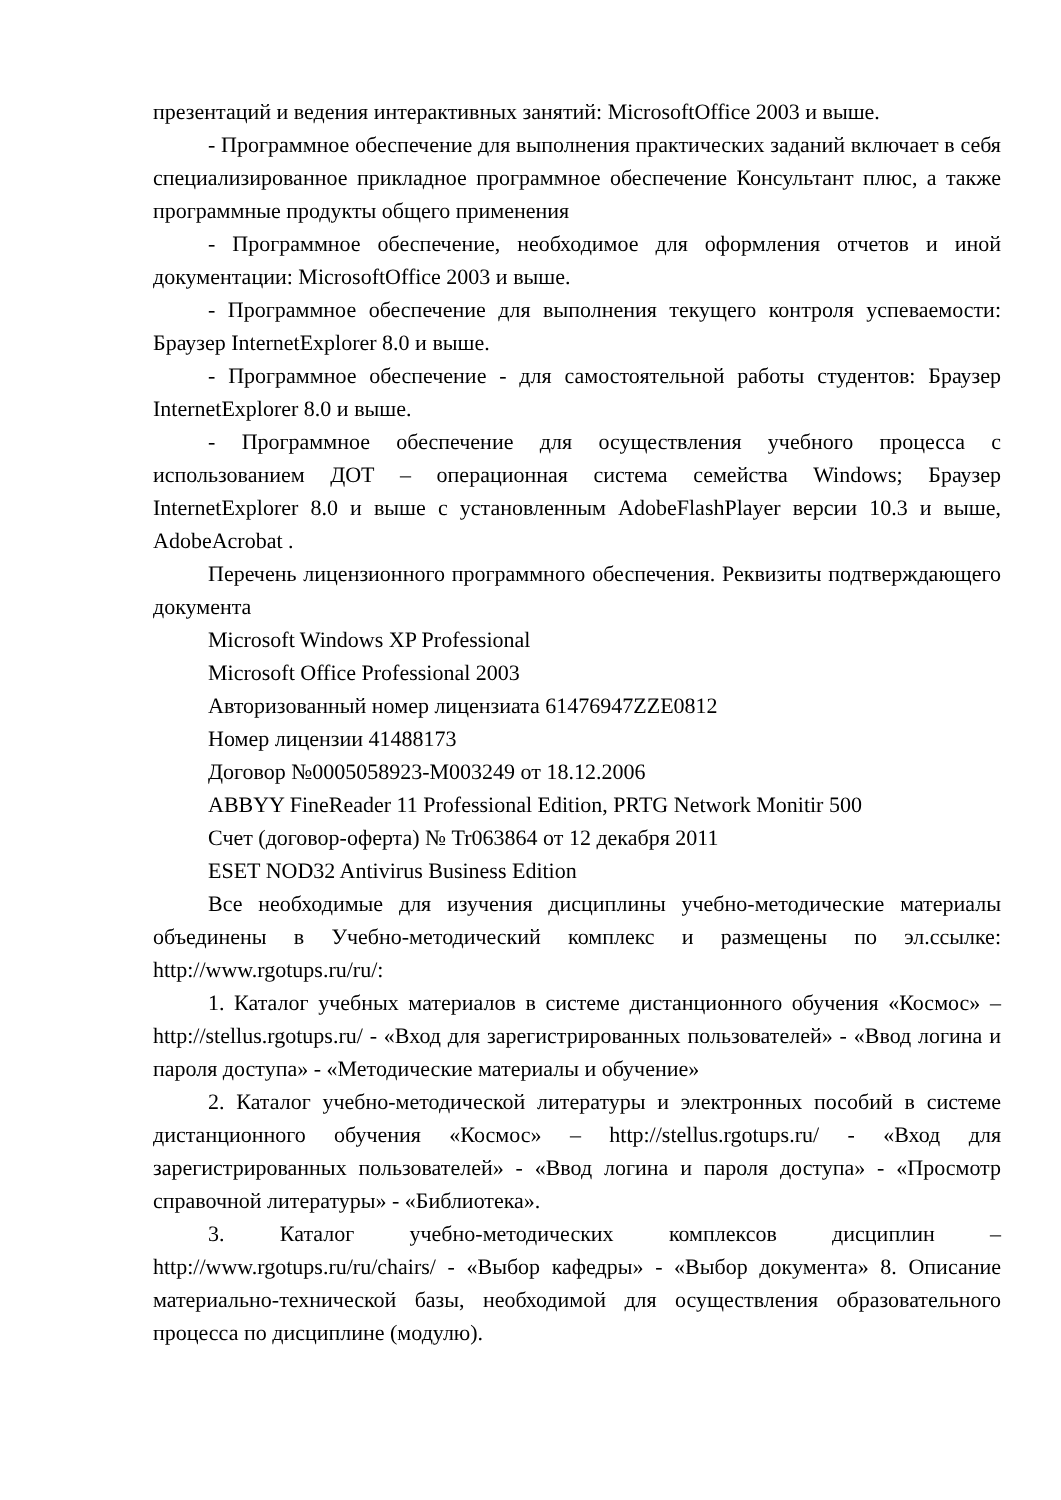презентаций и ведения интерактивных занятий: MicrosoftOffice 2003 и выше.
- Программное обеспечение для выполнения практических заданий включает в себя специализированное прикладное программное обеспечение Консультант плюс, а также программные продукты общего применения
- Программное обеспечение, необходимое для оформления отчетов и иной документации: MicrosoftOffice 2003 и выше.
- Программное обеспечение для выполнения текущего контроля успеваемости: Браузер InternetExplorer 8.0 и выше.
- Программное обеспечение - для самостоятельной работы студентов: Браузер InternetExplorer 8.0 и выше.
- Программное обеспечение для осуществления учебного процесса с использованием ДОТ – операционная система семейства Windows; Браузер InternetExplorer 8.0 и выше с установленным AdobeFlashPlayer версии 10.3 и выше, AdobeAcrobat .
Перечень лицензионного программного обеспечения. Реквизиты подтверждающего документа
Microsoft Windows XP Professional
Microsoft Office Professional 2003
Авторизованный номер лицензиата 61476947ZZE0812
Номер лицензии 41488173
Договор №0005058923-M003249 от 18.12.2006
ABBYY FineReader 11 Professional Edition, PRTG Network Monitir 500
Счет (договор-оферта) № Tr063864 от 12 декабря 2011
ESET NOD32 Antivirus Business Edition
Все необходимые для изучения дисциплины учебно-методические материалы объединены в Учебно-методический комплекс и размещены по эл.ссылке: http://www.rgotups.ru/ru/:
1. Каталог учебных материалов в системе дистанционного обучения «Космос» – http://stellus.rgotups.ru/ - «Вход для зарегистрированных пользователей» - «Ввод логина и пароля доступа» - «Методические материалы и обучение»
2. Каталог учебно-методической литературы и электронных пособий в системе дистанционного обучения «Космос» – http://stellus.rgotups.ru/ - «Вход для зарегистрированных пользователей» - «Ввод логина и пароля доступа» - «Просмотр справочной литературы» - «Библиотека».
3. Каталог учебно-методических комплексов дисциплин – http://www.rgotups.ru/ru/chairs/ - «Выбор кафедры» - «Выбор документа» 8. Описание материально-технической базы, необходимой для осуществления образовательного процесса по дисциплине (модулю).